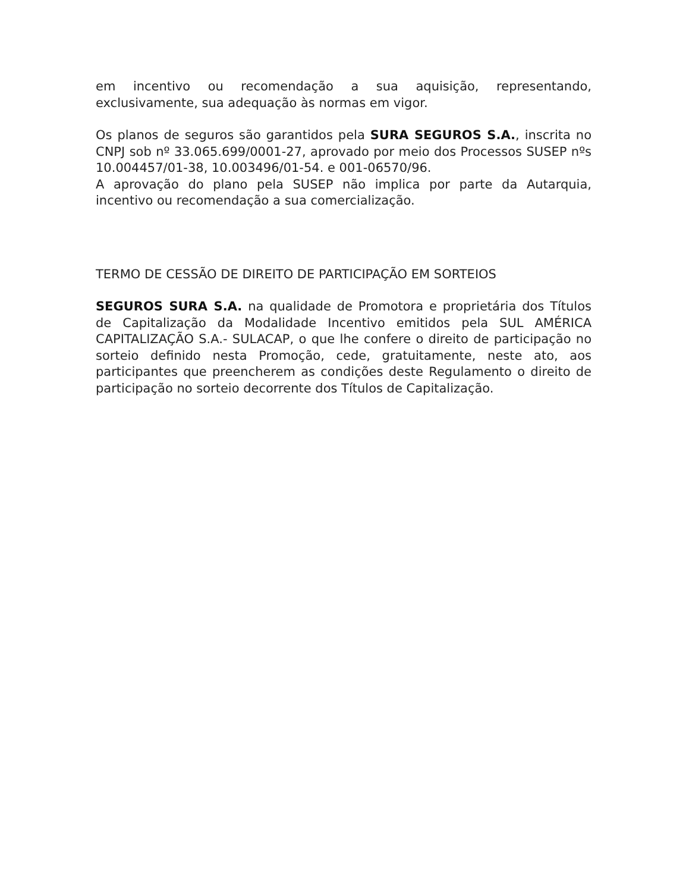em incentivo ou recomendação a sua aquisição, representando, exclusivamente, sua adequação às normas em vigor.
Os planos de seguros são garantidos pela SURA SEGUROS S.A., inscrita no CNPJ sob nº 33.065.699/0001-27, aprovado por meio dos Processos SUSEP nºs 10.004457/01-38, 10.003496/01-54. e 001-06570/96.
A aprovação do plano pela SUSEP não implica por parte da Autarquia, incentivo ou recomendação a sua comercialização.
TERMO DE CESSÃO DE DIREITO DE PARTICIPAÇÃO EM SORTEIOS
SEGUROS SURA S.A. na qualidade de Promotora e proprietária dos Títulos de Capitalização da Modalidade Incentivo emitidos pela SUL AMÉRICA CAPITALIZAÇÃO S.A.- SULACAP, o que lhe confere o direito de participação no sorteio definido nesta Promoção, cede, gratuitamente, neste ato, aos participantes que preencherem as condições deste Regulamento o direito de participação no sorteio decorrente dos Títulos de Capitalização.